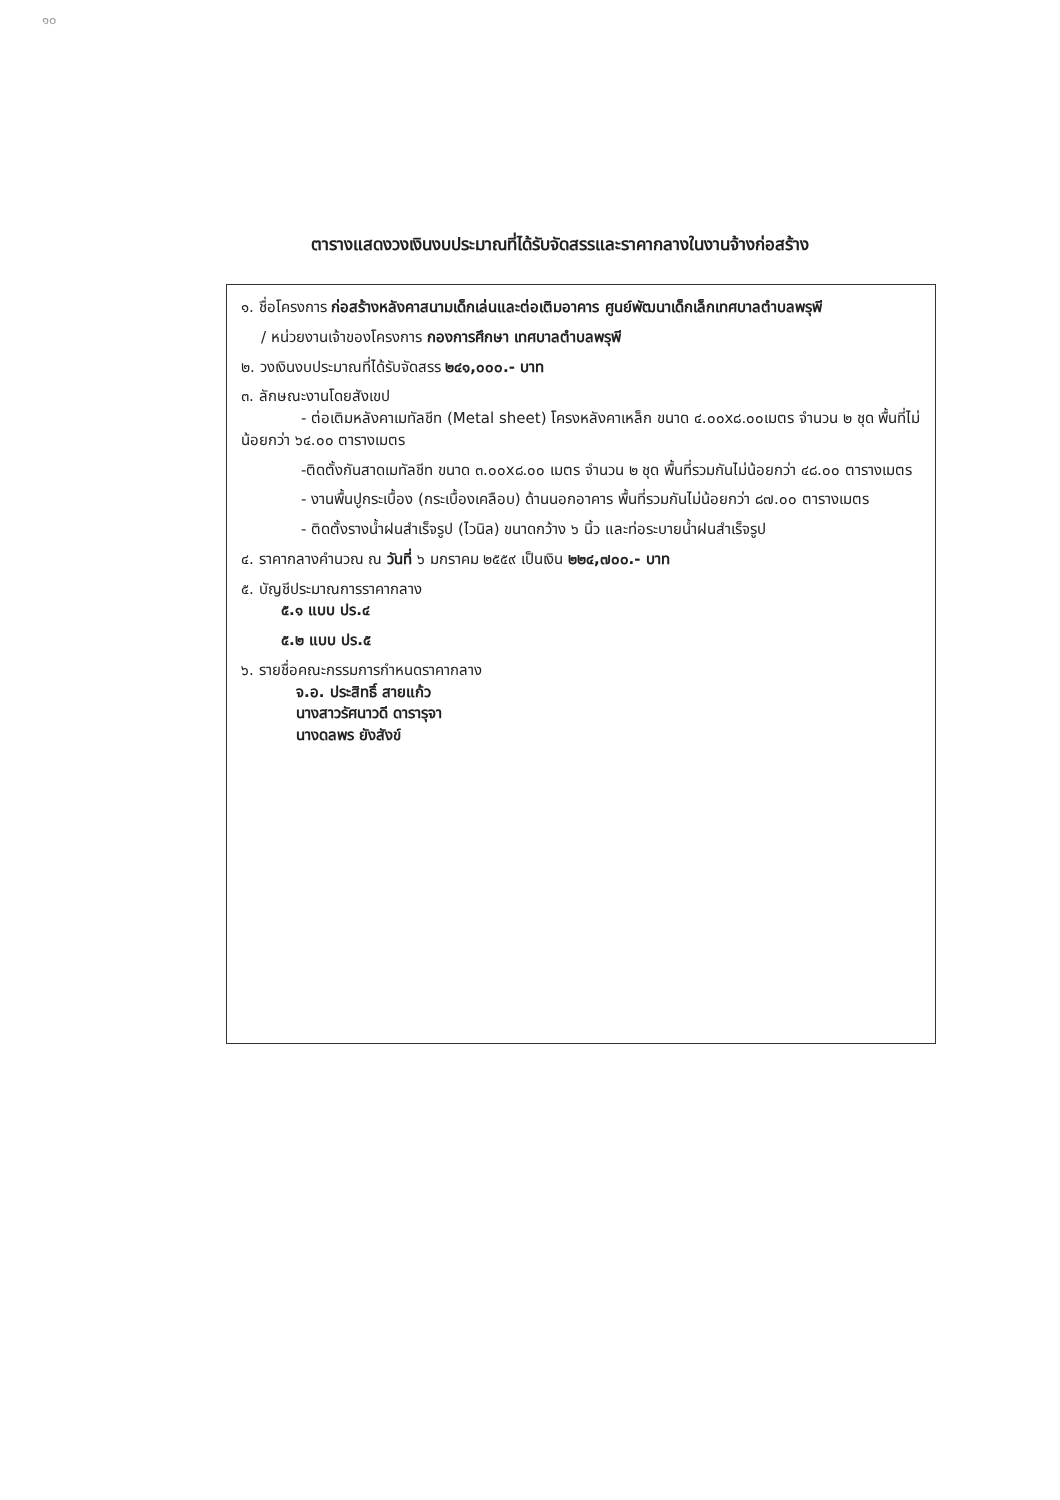๑๐
ตารางแสดงวงเงินงบประมาณที่ได้รับจัดสรรและราคากลางในงานจ้างก่อสร้าง
๑. ชื่อโครงการ ก่อสร้างหลังคาสนามเด็กเล่นและต่อเติมอาคาร ศูนย์พัฒนาเด็กเล็กเทศบาลตำบลพรุพี
/ หน่วยงานเจ้าของโครงการ กองการศึกษา เทศบาลตำบลพรุพี
๒. วงเงินงบประมาณที่ได้รับจัดสรร ๒๔๑,๐๐๐.- บาท
๓. ลักษณะงานโดยสังเขป
- ต่อเติมหลังคาเมทัลชีท (Metal sheet) โครงหลังคาเหล็ก ขนาด ๔.๐๐x๘.๐๐เมตร จำนวน ๒ ชุด พื้นที่ไม่น้อยกว่า ๖๔.๐๐ ตารางเมตร
-ติดตั้งกันสาดเมทัลชีท ขนาด ๓.๐๐x๘.๐๐ เมตร จำนวน ๒ ชุด พื้นที่รวมกันไม่น้อยกว่า ๔๘.๐๐ ตารางเมตร
- งานพื้นปูกระเบื้อง (กระเบื้องเคลือบ) ด้านนอกอาคาร พื้นที่รวมกันไม่น้อยกว่า ๘๗.๐๐ ตารางเมตร
- ติดตั้งรางน้ำฝนสำเร็จรูป (ไวนิล) ขนาดกว้าง ๖ นิ้ว และท่อระบายน้ำฝนสำเร็จรูป
๔. ราคากลางคำนวณ ณ วันที่ ๖ มกราคม ๒๕๕๙ เป็นเงิน ๒๒๔,๗๐๐.- บาท
๕. บัญชีประมาณการราคากลาง
๕.๑ แบบ ปร.๔
๕.๒ แบบ ปร.๕
๖. รายชื่อคณะกรรมการกำหนดราคากลาง
จ.อ. ประสิทธิ์ สายแก้ว
นางสาวรัศนาวดี ดารารุจา
นางดลพร ยังสังข์